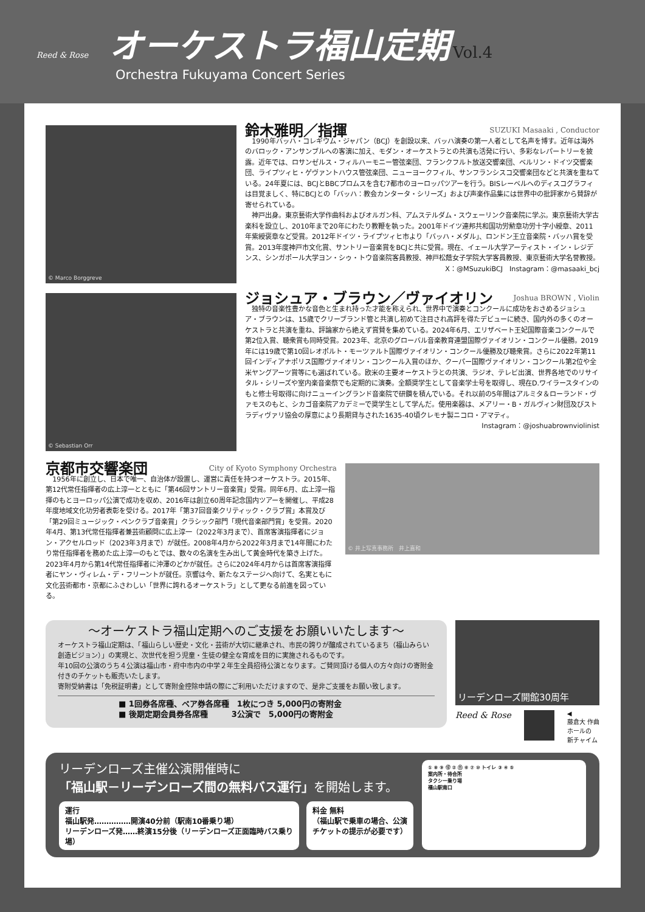Reed & Rose
オーケストラ福山定期
Vol.4
Orchestra Fukuyama Concert Series
© Marco Borggreve
鈴木雅明／指揮 SUZUKI Masaaki , Conductor
1990年バッハ・コレギウム・ジャパン（BCJ）を創設以来、バッハ演奏の第一人者として名声を博す。近年は海外のバロック・アンサンブルへの客演に加え、モダン・オーケストラとの共演も活発に行い、多彩なレパートリーを披露。近年では、ロサンゼルス・フィルハーモニー管弦楽団、フランクフルト放送交響楽団、ベルリン・ドイツ交響楽団、ライプツィヒ・ゲヴァントハウス管弦楽団、ニューヨークフィル、サンフランシスコ交響楽団などと共演を重ねている。24年夏には、BCJとBBCプロムスを含む7都市のヨーロッパツアーを行う。BISレーベルへのディスコグラフィは目覚ましく、特にBCJとの「バッハ：教会カンタータ・シリーズ」および声楽作品集には世界中の批評家から賛辞が寄せられている。
神戸出身。東京藝術大学作曲科およびオルガン科、アムステルダム・スウェーリンク音楽院に学ぶ。東京藝術大学古楽科を設立し、2010年まで20年にわたり教鞭を執った。2001年ドイツ連邦共和国功労勲章功労十字小綬章、2011年紫綬褒章など受賞。2012年ドイツ・ライプツィヒ市より「バッハ・メダル」、ロンドン王立音楽院・バッハ賞を受賞。2013年度神戸市文化賞、サントリー音楽賞をBCJと共に受賞。現在、イェール大学アーティスト・イン・レジデンス、シンガポール大学ヨン・シゥ・トウ音楽院客員教授、神戸松蔭女子学院大学客員教授、東京藝術大学名誉教授。
X：@MSuzukiBCJ　Instagram：@masaaki_bcj
© Sebastian Orr
ジョシュア・ブラウン／ヴァイオリン Joshua BROWN , Violin
独特の音楽性豊かな音色と生まれ持った才能を称えられ、世界中で演奏とコンクールに成功をおさめるジョシュア・ブラウンは、15歳でクリーブランド管と共演し初めて注目され高評を得たデビューに続き、国内外の多くのオーケストラと共演を重ね、評論家から絶えず賞賛を集めている。2024年6月、エリザベート王妃国際音楽コンクールで第2位入賞、聴衆賞も同時受賞。2023年、北京のグローバル音楽教育連盟国際ヴァイオリン・コンクール優勝。2019年には19歳で第10回レオポルト・モーツァルト国際ヴァイオリン・コンクール優勝及び聴衆賞。さらに2022年第11回インディアナポリス国際ヴァイオリン・コンクール入賞のほか、クーパー国際ヴァイオリン・コンクール第2位や全米ヤングアーツ賞等にも選ばれている。欧米の主要オーケストラとの共演、ラジオ、テレビ出演、世界各地でのリサイタル・シリーズや室内楽音楽祭でも定期的に演奏。全額奨学生として音楽学士号を取得し、現在D.ワイラースタインのもと修士号取得に向けニューイングランド音楽院で研鑽を積んでいる。それ以前の5年間はアルミタ＆ローランド・ヴァモスのもと、シカゴ音楽院アカデミーで奨学生として学んだ。使用楽器は、メアリー・B・ガルヴィン財団及びストラディヴァリ協会の厚意により長期貸与された1635-40頃クレモナ製ニコロ・アマティ。
Instagram：@joshuabrownviolinist
京都市交響楽団 City of Kyoto Symphony Orchestra
1956年に創立し、日本で唯一、自治体が設置し、運営に責任を持つオーケストラ。2015年、第12代常任指揮者の広上淳一とともに「第46回サントリー音楽賞」受賞。同年6月、広上淳一指揮のもとヨーロッパ公演で成功を収め、2016年は創立60周年記念国内ツアーを開催し、平成28年度地域文化功労者表彰を受ける。2017年「第37回音楽クリティック・クラブ賞」本賞及び「第29回ミュージック・ペンクラブ音楽賞」クラシック部門「現代音楽部門賞」を受賞。2020年4月、第13代常任指揮者兼芸術顧問に広上淳一（2022年3月まで）、首席客演指揮者にジョン・アクセルロッド（2023年3月まで）が就任。2008年4月から2022年3月まで14年間にわたり常任指揮者を務めた広上淳一のもとでは、数々の名演を生み出して黄金時代を築き上げた。2023年4月から第14代常任指揮者に沖澤のどかが就任。さらに2024年4月からは首席客演指揮者にヤン・ヴィレム・デ・フリーントが就任。京響は今、新たなステージへ向けて、名実ともに文化芸術都市・京都にふさわしい「世界に誇れるオーケストラ」として更なる前進を図っている。
© 井上写真事務所　井上嘉和
～オーケストラ福山定期へのご支援をお願いいたします～
オーケストラ福山定期は、「福山らしい歴史・文化・芸術が大切に継承され、市民の誇りが醸成されているまち（福山みらい創造ビジョン）」の実現と、次世代を担う児童・生徒の健全な育成を目的に実施されるものです。
年10回の公演のうち４公演は福山市・府中市内の中学２年生全員招待公演となります。ご賛同頂ける個人の方々向けの寄附金付きのチケットも販売いたします。
寄附受納書は「免税証明書」として寄附金控除申請の際にご利用いただけますので、是非ご支援をお願い致します。
■ 1回券各席種、ペア券各席種　1枚につき 5,000円の寄附金
■ 後期定期会員券各席種　　　3公演で　5,000円の寄附金
リーデンローズ開館30周年
Reed & Rose ◀
藤倉大 作曲
ホールの
新チャイム
リーデンローズ主催公演開催時に
「福山駅－リーデンローズ間の無料バス運行」を開始します。
運行
福山駅発……………開演40分前（駅南10番乗り場）
リーデンローズ発……終演15分後（リーデンローズ正面臨時バス乗り場）
料金 無料
（福山駅で乗車の場合、公演
チケットの提示が必要です）
① ⑧ ⑨ ⑫ ② ⑪ ⑥ ⑦ ⑩ トイレ ③ ④ ⑤
案内所・待合所
タクシー乗り場
福山駅南口